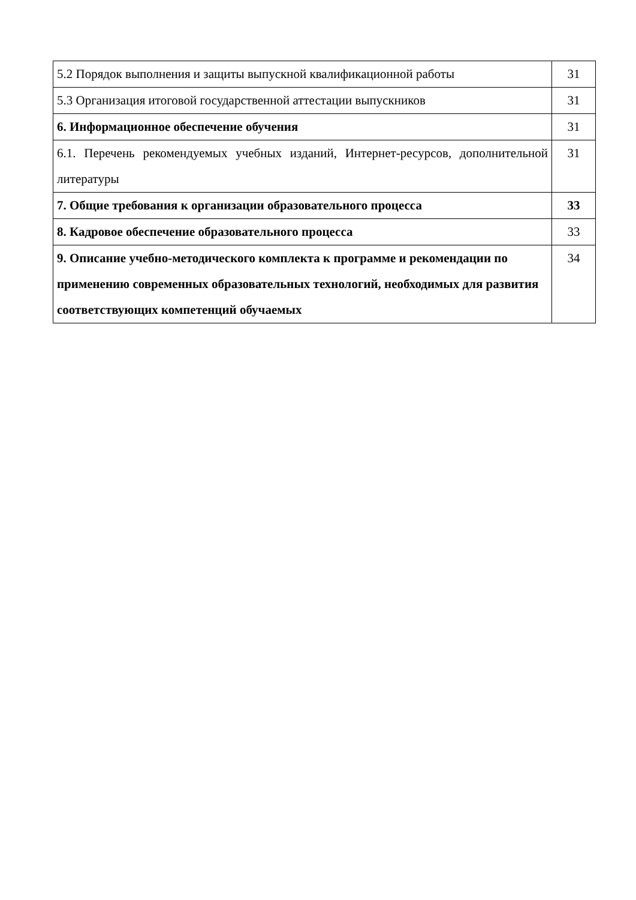| 5.2 Порядок выполнения и защиты выпускной квалификационной работы | 31 |
| 5.3 Организация итоговой государственной аттестации выпускников | 31 |
| 6. Информационное обеспечение обучения | 31 |
| 6.1. Перечень рекомендуемых учебных изданий, Интернет-ресурсов, дополнительной литературы | 31 |
| 7. Общие требования к организации образовательного процесса | 33 |
| 8. Кадровое обеспечение образовательного процесса | 33 |
| 9. Описание учебно-методического комплекта к программе и рекомендации по применению современных образовательных технологий, необходимых для развития соответствующих компетенций обучаемых | 34 |